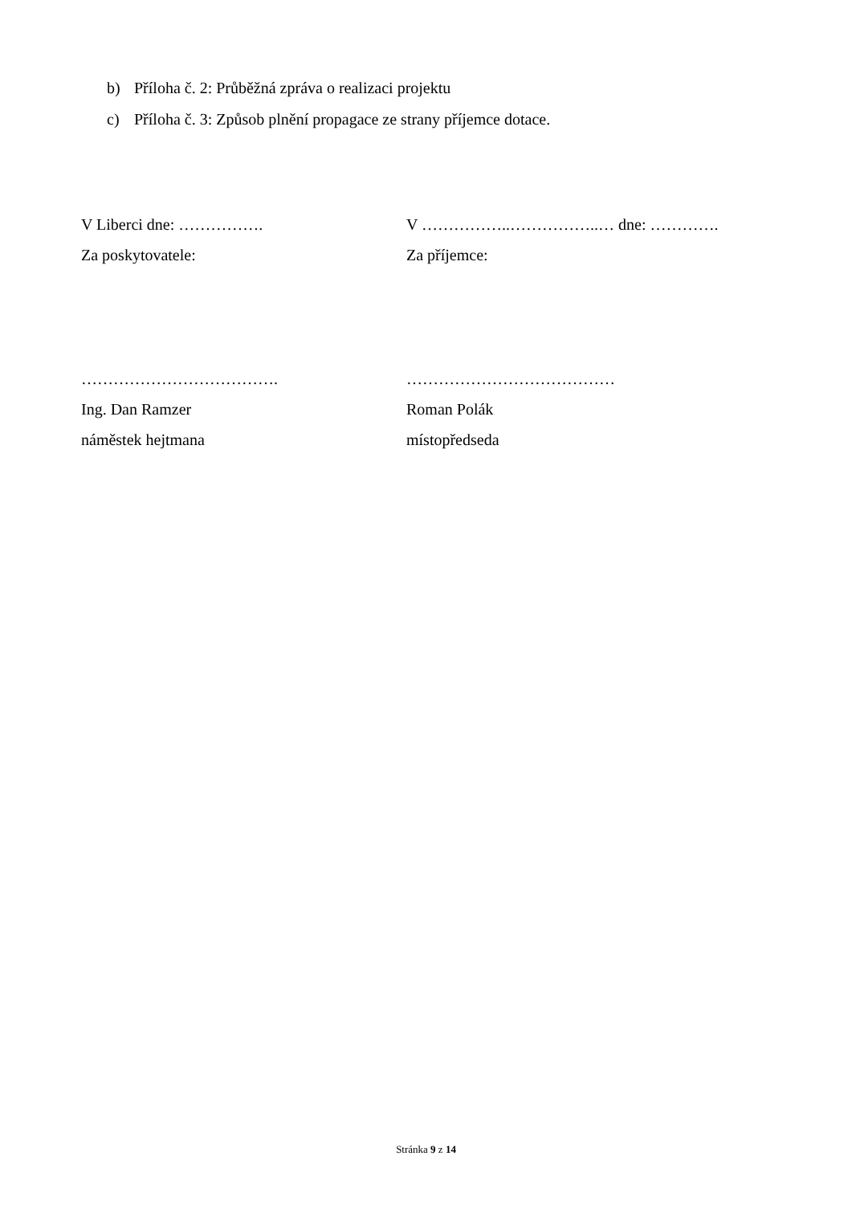b) Příloha č. 2: Průběžná zpráva o realizaci projektu
c) Příloha č. 3: Způsob plnění propagace ze strany příjemce dotace.
V Liberci dne: ……………. V ……………..……………..… dne: ………….
Za poskytovatele: Za příjemce:
………………………………. …………………………………
Ing. Dan Ramzer Roman Polák
náměstek hejtmana místopředseda
Stránka 9 z 14